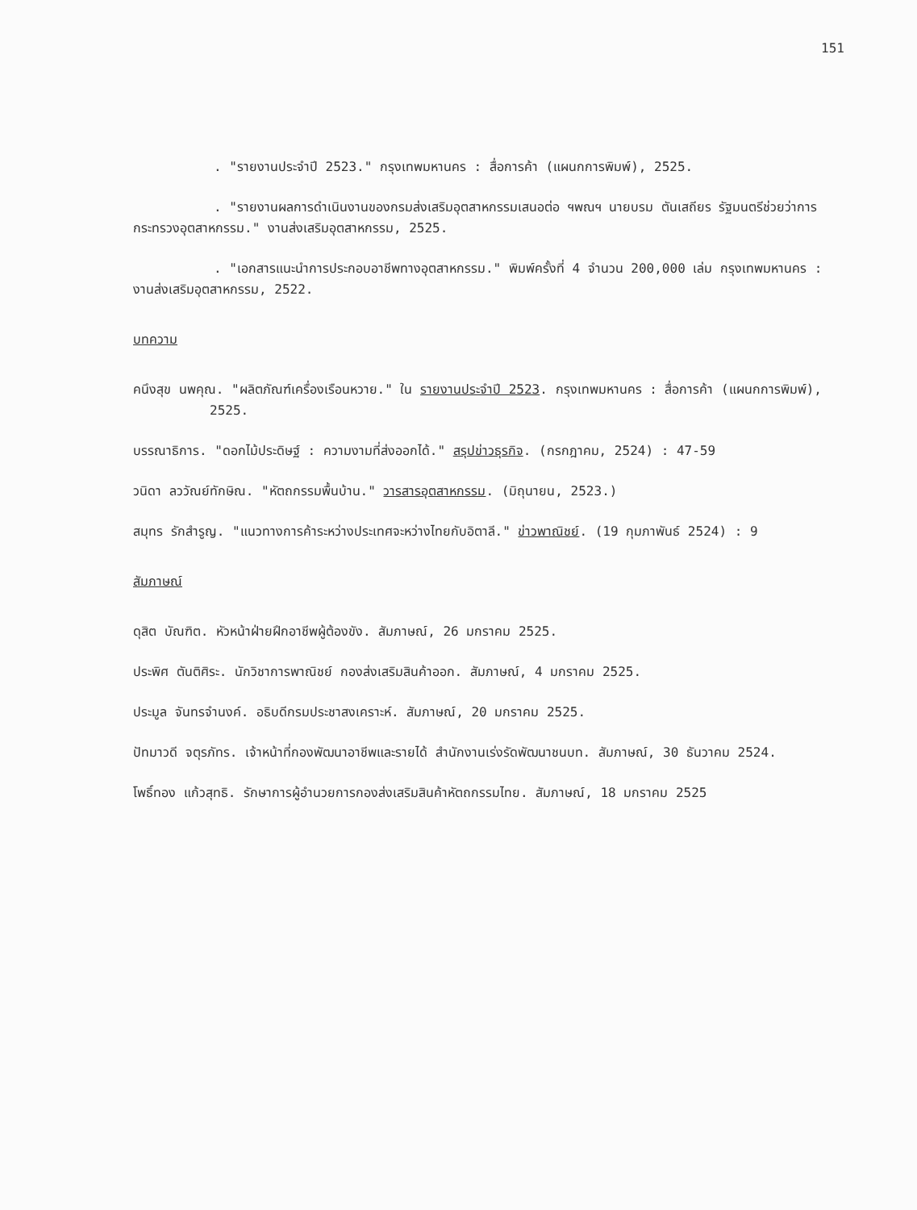151
. "รายงานประจำปี 2523." กรุงเทพมหานคร : สื่อการค้า (แผนกการพิมพ์), 2525.
. "รายงานผลการดำเนินงานของกรมส่งเสริมอุตสาหกรรมเสนอต่อ ฯพณฯ นายบรม ตันเสถียร รัฐมนตรีช่วยว่าการกระทรวงอุตสาหกรรม." งานส่งเสริมอุตสาหกรรม, 2525.
. "เอกสารแนะนำการประกอบอาชีพทางอุตสาหกรรม." พิมพ์ครั้งที่ 4 จำนวน 200,000 เล่ม กรุงเทพมหานคร : งานส่งเสริมอุตสาหกรรม, 2522.
บทความ
คนึงสุข นพคุณ. "ผลิตภัณฑ์เครื่องเรือนหวาย." ใน รายงานประจำปี 2523. กรุงเทพมหานคร : สื่อการค้า (แผนกการพิมพ์), 2525.
บรรณาธิการ. "ดอกไม้ประดิษฐ์ : ความงามที่ส่งออกได้." สรุปข่าวธุรกิจ. (กรกฎาคม, 2524) : 47-59
วนิดา ลววัณย์ทักษิณ. "หัตถกรรมพื้นบ้าน." วารสารอุตสาหกรรม. (มิถุนายน, 2523.)
สมุทร รักสำรูญ. "แนวทางการค้าระหว่างประเทศจะหว่างไทยกับอิตาลี." ข่าวพาณิชย์. (19 กุมภาพันธ์ 2524) : 9
สัมภาษณ์
ดุสิต บัณฑิต. หัวหน้าฝ่ายฝึกอาชีพผู้ต้องขัง. สัมภาษณ์, 26 มกราคม 2525.
ประพิศ ตันติศิระ. นักวิชาการพาณิชย์ กองส่งเสริมสินค้าออก. สัมภาษณ์, 4 มกราคม 2525.
ประมูล จันทรจำนงค์. อธิบดีกรมประชาสงเคราะห์. สัมภาษณ์, 20 มกราคม 2525.
ปัทมาวดี จตุรภัทร. เจ้าหน้าที่กองพัฒนาอาชีพและรายได้ สำนักงานเร่งรัดพัฒนาชนบท. สัมภาษณ์, 30 ธันวาคม 2524.
โพธิ์ทอง แก้วสุทธิ. รักษาการผู้อำนวยการกองส่งเสริมสินค้าหัตถกรรมไทย. สัมภาษณ์, 18 มกราคม 2525